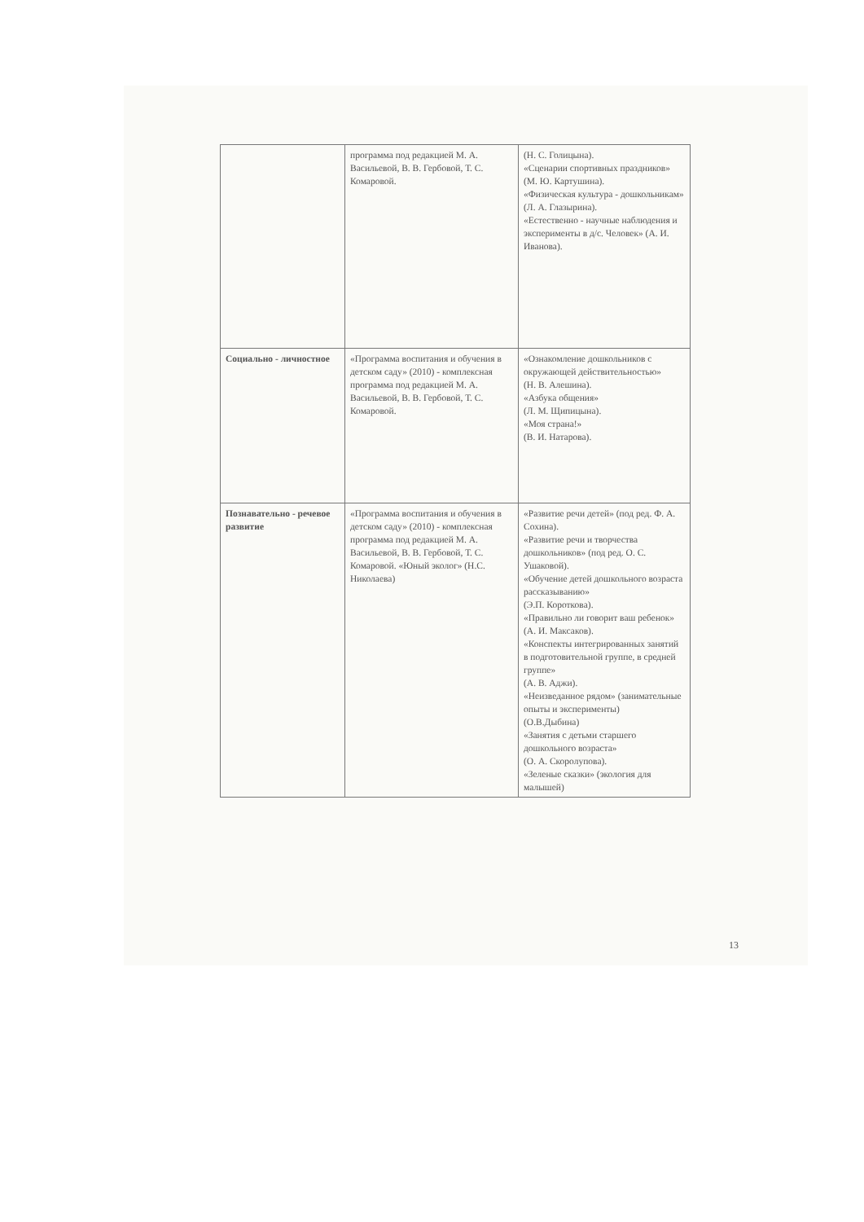| | программа под редакцией М. А. Васильевой, В. В. Гербовой, Т. С. Комаровой. | (Н. С. Голицына). «Сценарии спортивных праздников» (М. Ю. Картушина). «Физическая культура - дошкольникам» (Л. А. Глазырина). «Естественно - научные наблюдения и эксперименты в д/с. Человек» (А. И. Иванова). |
| Социально - личностное | «Программа воспитания и обучения в детском саду» (2010) - комплексная программа под редакцией М. А. Васильевой, В. В. Гербовой, Т. С. Комаровой. | «Ознакомление дошкольников с окружающей действительностью» (Н. В. Алешина). «Азбука общения» (Л. М. Щипицына). «Моя страна!» (В. И. Натарова). |
| Познавательно - речевое развитие | «Программа воспитания и обучения в детском саду» (2010) - комплексная программа под редакцией М. А. Васильевой, В. В. Гербовой, Т. С. Комаровой. «Юный эколог» (Н.С. Николаева) | «Развитие речи детей» (под ред. Ф. А. Сохина). «Развитие речи и творчества дошкольников» (под ред. О. С. Ушаковой). «Обучение детей дошкольного возраста рассказыванию» (Э.П. Коротковa). «Правильно ли говорит ваш ребенок» (А. И. Максаков). «Конспекты интегрированных занятий в подготовительной группе, в средней группе» (А. В. Аджи). «Неизведанное рядом» (занимательные опыты и эксперименты) (О.В.Дыбина) «Занятия с детьми старшего дошкольного возраста» (О. А. Скоролупова). «Зеленые сказки» (экология для малышей) |
13